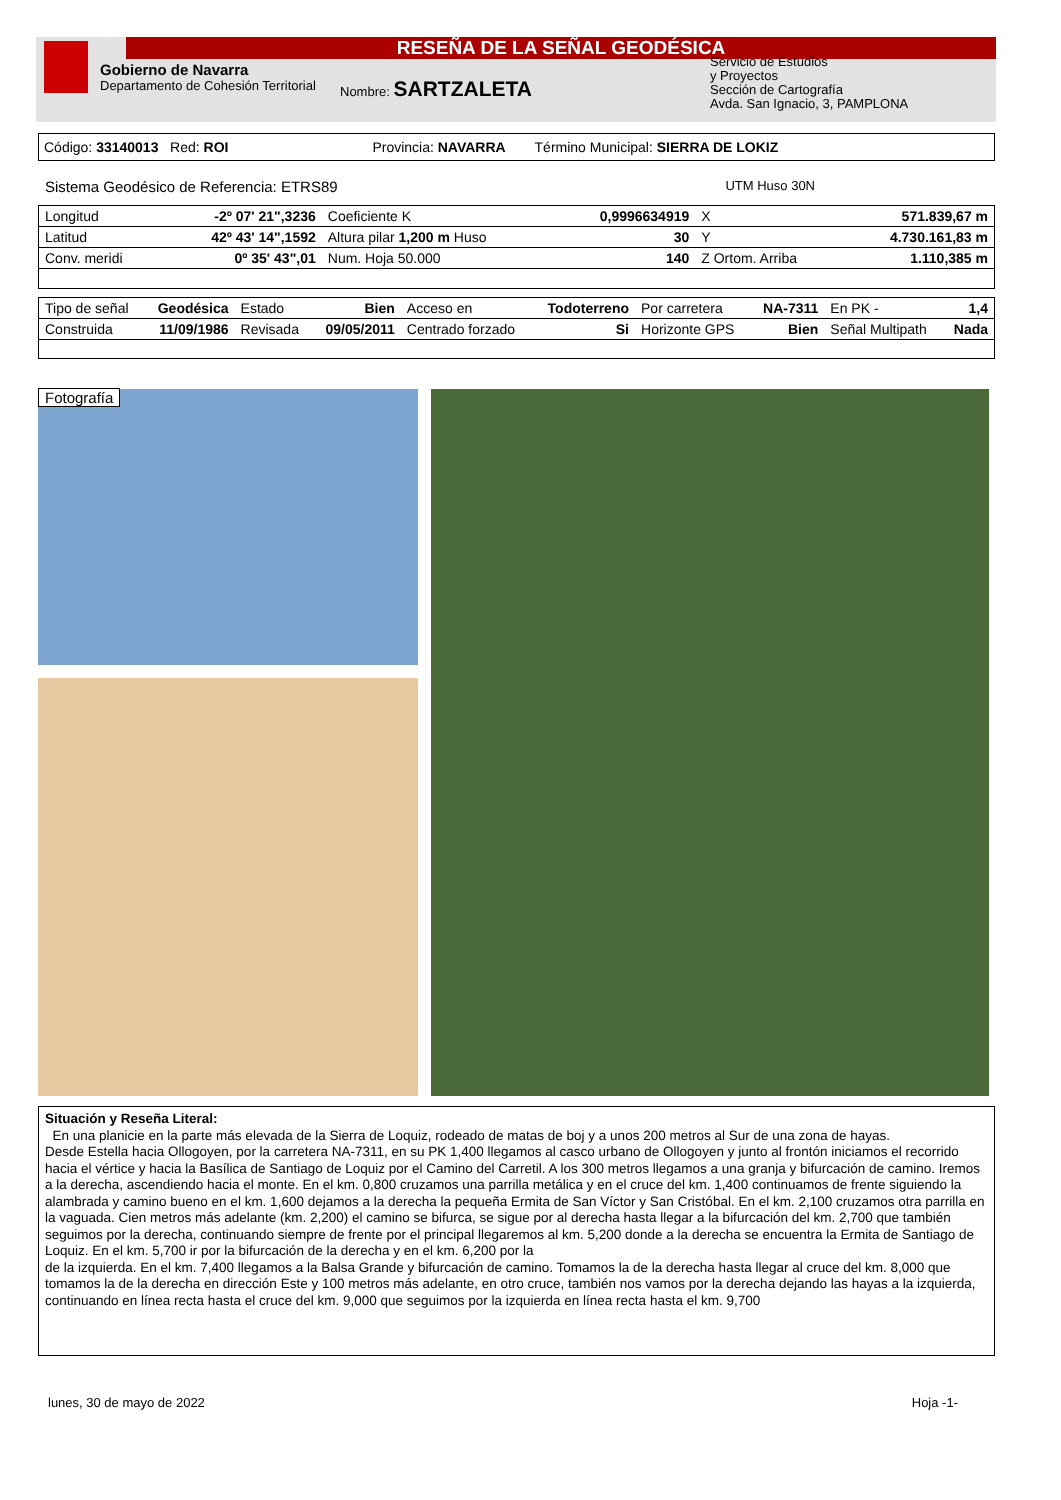RESEÑA DE LA SEÑAL GEODÉSICA
Gobierno de Navarra
Departamento de Cohesión Territorial
Nombre: SARTZALETA
Servicio de Estudios
y Proyectos
Sección de Cartografía
Avda. San Ignacio, 3, PAMPLONA
Código: 33140013 Red: ROI Provincia: NAVARRA Término Municipal: SIERRA DE LOKIZ
Sistema Geodésico de Referencia: ETRS89 UTM Huso 30N
| Longitud | -2º 07' 21",3236 | Coeficiente K | 0,9996634919 | X | 571.839,67 m |
| Latitud | 42º 43' 14",1592 | Altura pilar 1,200 m Huso | 30 | Y | 4.730.161,83 m |
| Conv. meridi | 0º 35' 43",01 | Num. Hoja 50.000 | 140 | Z Ortom. Arriba | 1.110,385 m |
| Tipo de señal | Geodésica | Estado | Bien | Acceso en | Todoterreno | Por carretera | NA-7311 | En PK - | 1,4 |
| Construida | 11/09/1986 | Revisada | 09/05/2011 | Centrado forzado | Si | Horizonte GPS | Bien | Señal Multipath | Nada |
Fotografía
Situación y Reseña Literal:
En una planicie en la parte más elevada de la Sierra de Loquiz, rodeado de matas de boj y a unos 200 metros al Sur de una zona de hayas.
Desde Estella hacia Ollogoyen, por la carretera NA-7311, en su PK 1,400 llegamos al casco urbano de Ollogoyen y junto al frontón iniciamos el recorrido hacia el vértice y hacia la Basílica de Santiago de Loquiz por el Camino del Carretil. A los 300 metros llegamos a una granja y bifurcación de camino. Iremos a la derecha, ascendiendo hacia el monte. En el km. 0,800 cruzamos una parrilla metálica y en el cruce del km. 1,400 continuamos de frente siguiendo la alambrada y camino bueno en el km. 1,600 dejamos a la derecha la pequeña Ermita de San Víctor y San Cristóbal. En el km. 2,100 cruzamos otra parrilla en la vaguada. Cien metros más adelante (km. 2,200) el camino se bifurca, se sigue por al derecha hasta llegar a la bifurcación del km. 2,700 que también seguimos por la derecha, continuando siempre de frente por el principal llegaremos al km. 5,200 donde a la derecha se encuentra la Ermita de Santiago de Loquiz. En el km. 5,700 ir por la bifurcación de la derecha y en el km. 6,200 por la
de la izquierda. En el km. 7,400 llegamos a la Balsa Grande y bifurcación de camino. Tomamos la de la derecha hasta llegar al cruce del km. 8,000 que tomamos la de la derecha en dirección Este y 100 metros más adelante, en otro cruce, también nos vamos por la derecha dejando las hayas a la izquierda, continuando en línea recta hasta el cruce del km. 9,000 que seguimos por la izquierda en línea recta hasta el km. 9,700
lunes, 30 de mayo de 2022 Hoja -1-